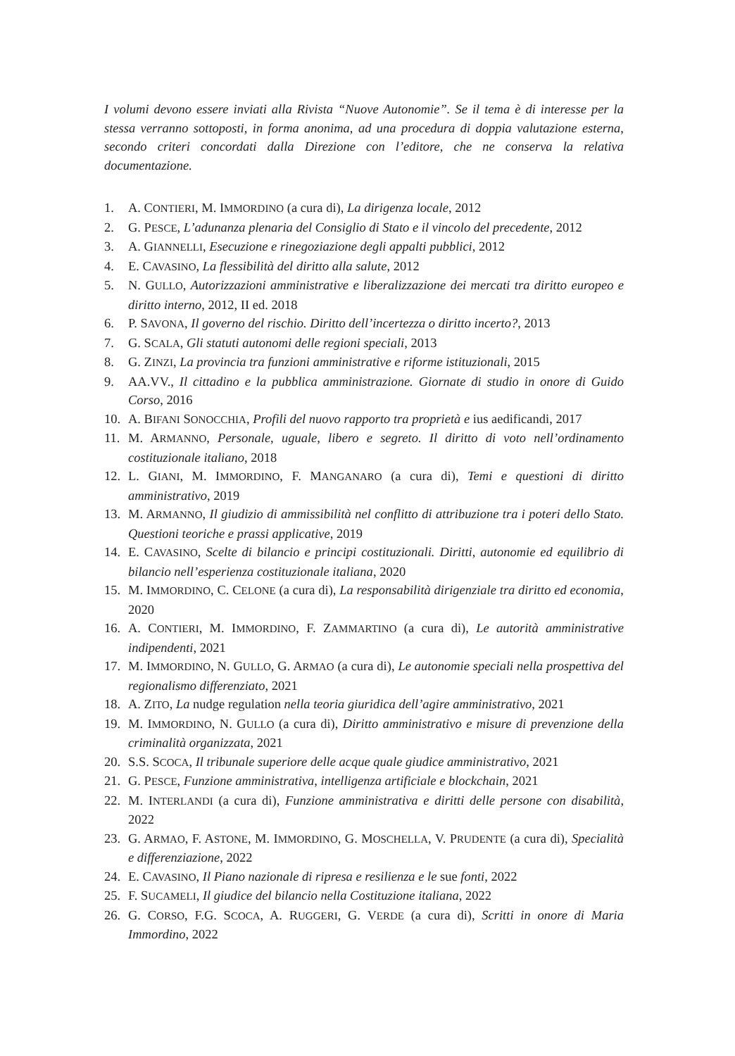I volumi devono essere inviati alla Rivista “Nuove Autonomie”. Se il tema è di interesse per la stessa verranno sottoposti, in forma anonima, ad una procedura di doppia valutazione esterna, secondo criteri concordati dalla Direzione con l’editore, che ne conserva la relativa documentazione.
1. A. CONTIERI, M. IMMORDINO (a cura di), La dirigenza locale, 2012
2. G. PESCE, L’adunanza plenaria del Consiglio di Stato e il vincolo del precedente, 2012
3. A. GIANNELLI, Esecuzione e rinegoziazione degli appalti pubblici, 2012
4. E. CAVASINO, La flessibilità del diritto alla salute, 2012
5. N. GULLO, Autorizzazioni amministrative e liberalizzazione dei mercati tra diritto europeo e diritto interno, 2012, II ed. 2018
6. P. SAVONA, Il governo del rischio. Diritto dell’incertezza o diritto incerto?, 2013
7. G. SCALA, Gli statuti autonomi delle regioni speciali, 2013
8. G. ZINZI, La provincia tra funzioni amministrative e riforme istituzionali, 2015
9. AA.VV., Il cittadino e la pubblica amministrazione. Giornate di studio in onore di Guido Corso, 2016
10. A. BIFANI SONOCCHIA, Profili del nuovo rapporto tra proprietà e ius aedificandi, 2017
11. M. ARMANNO, Personale, uguale, libero e segreto. Il diritto di voto nell’ordinamento costituzionale italiano, 2018
12. L. GIANI, M. IMMORDINO, F. MANGANARO (a cura di), Temi e questioni di diritto amministrativo, 2019
13. M. ARMANNO, Il giudizio di ammissibilità nel conflitto di attribuzione tra i poteri dello Stato. Questioni teoriche e prassi applicative, 2019
14. E. CAVASINO, Scelte di bilancio e principi costituzionali. Diritti, autonomie ed equilibrio di bilancio nell’esperienza costituzionale italiana, 2020
15. M. IMMORDINO, C. CELONE (a cura di), La responsabilità dirigenziale tra diritto ed economia, 2020
16. A. CONTIERI, M. IMMORDINO, F. ZAMMARTINO (a cura di), Le autorità amministrative indipendenti, 2021
17. M. IMMORDINO, N. GULLO, G. ARMAO (a cura di), Le autonomie speciali nella prospettiva del regionalismo differenziato, 2021
18. A. ZITO, La nudge regulation nella teoria giuridica dell’agire amministrativo, 2021
19. M. IMMORDINO, N. GULLO (a cura di), Diritto amministrativo e misure di prevenzione della criminalità organizzata, 2021
20. S.S. SCOCA, Il tribunale superiore delle acque quale giudice amministrativo, 2021
21. G. PESCE, Funzione amministrativa, intelligenza artificiale e blockchain, 2021
22. M. INTERLANDI (a cura di), Funzione amministrativa e diritti delle persone con disabilità, 2022
23. G. ARMAO, F. ASTONE, M. IMMORDINO, G. MOSCHELLA, V. PRUDENTE (a cura di), Specialità e differenziazione, 2022
24. E. CAVASINO, Il Piano nazionale di ripresa e resilienza e le sue fonti, 2022
25. F. SUCAMELI, Il giudice del bilancio nella Costituzione italiana, 2022
26. G. CORSO, F.G. SCOCA, A. RUGGERI, G. VERDE (a cura di), Scritti in onore di Maria Immordino, 2022